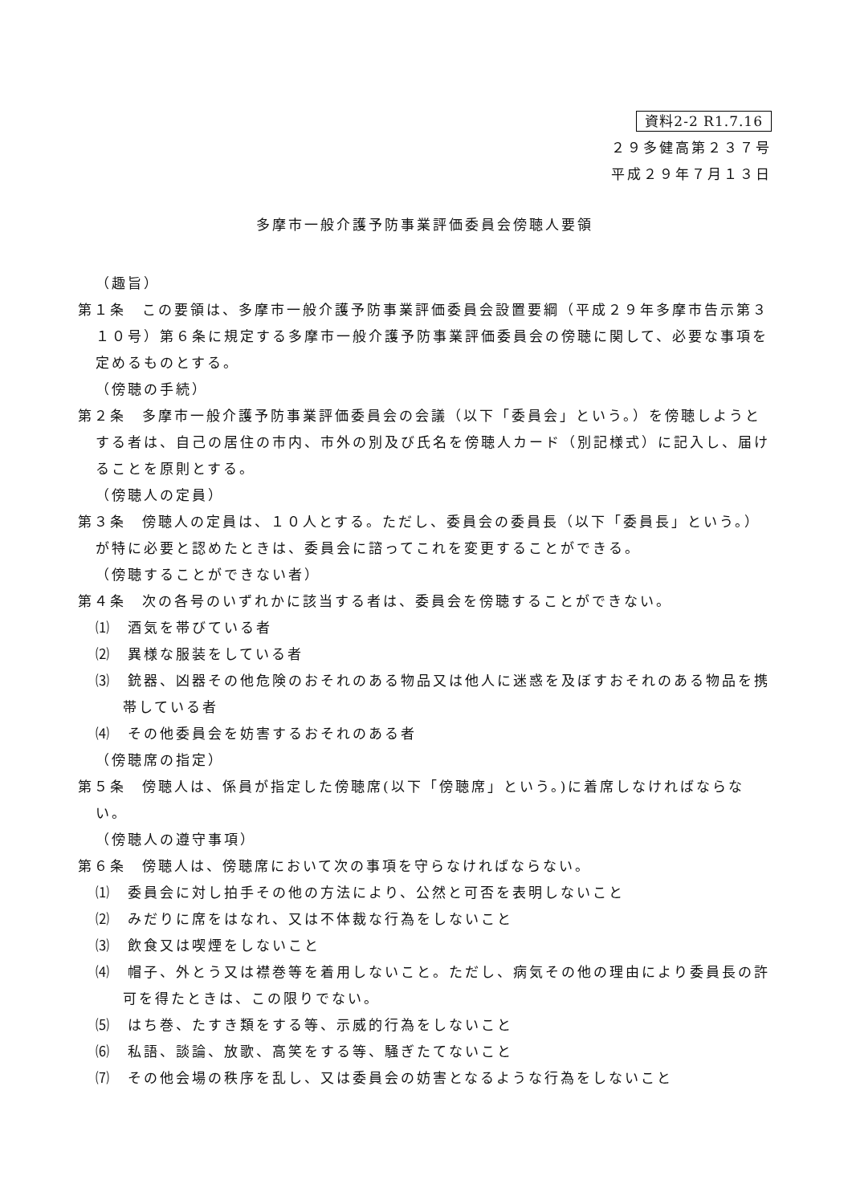資料2-2 R1.7.16
２９多健高第２３７号
平成２９年７月１３日
多摩市一般介護予防事業評価委員会傍聴人要領
（趣旨）
第１条　この要領は、多摩市一般介護予防事業評価委員会設置要綱（平成２９年多摩市告示第３１０号）第６条に規定する多摩市一般介護予防事業評価委員会の傍聴に関して、必要な事項を定めるものとする。
（傍聴の手続）
第２条　多摩市一般介護予防事業評価委員会の会議（以下「委員会」という。）を傍聴しようとする者は、自己の居住の市内、市外の別及び氏名を傍聴人カード（別記様式）に記入し、届けることを原則とする。
（傍聴人の定員）
第３条　傍聴人の定員は、１０人とする。ただし、委員会の委員長（以下「委員長」という。）が特に必要と認めたときは、委員会に諮ってこれを変更することができる。
（傍聴することができない者）
第４条　次の各号のいずれかに該当する者は、委員会を傍聴することができない。
⑴　酒気を帯びている者
⑵　異様な服装をしている者
⑶　銃器、凶器その他危険のおそれのある物品又は他人に迷惑を及ぼすおそれのある物品を携帯している者
⑷　その他委員会を妨害するおそれのある者
（傍聴席の指定）
第５条　傍聴人は、係員が指定した傍聴席(以下「傍聴席」という。)に着席しなければならない。
（傍聴人の遵守事項）
第６条　傍聴人は、傍聴席において次の事項を守らなければならない。
⑴　委員会に対し拍手その他の方法により、公然と可否を表明しないこと
⑵　みだりに席をはなれ、又は不体裁な行為をしないこと
⑶　飲食又は喫煙をしないこと
⑷　帽子、外とう又は襟巻等を着用しないこと。ただし、病気その他の理由により委員長の許可を得たときは、この限りでない。
⑸　はち巻、たすき類をする等、示威的行為をしないこと
⑹　私語、談論、放歌、高笑をする等、騒ぎたてないこと
⑺　その他会場の秩序を乱し、又は委員会の妨害となるような行為をしないこと